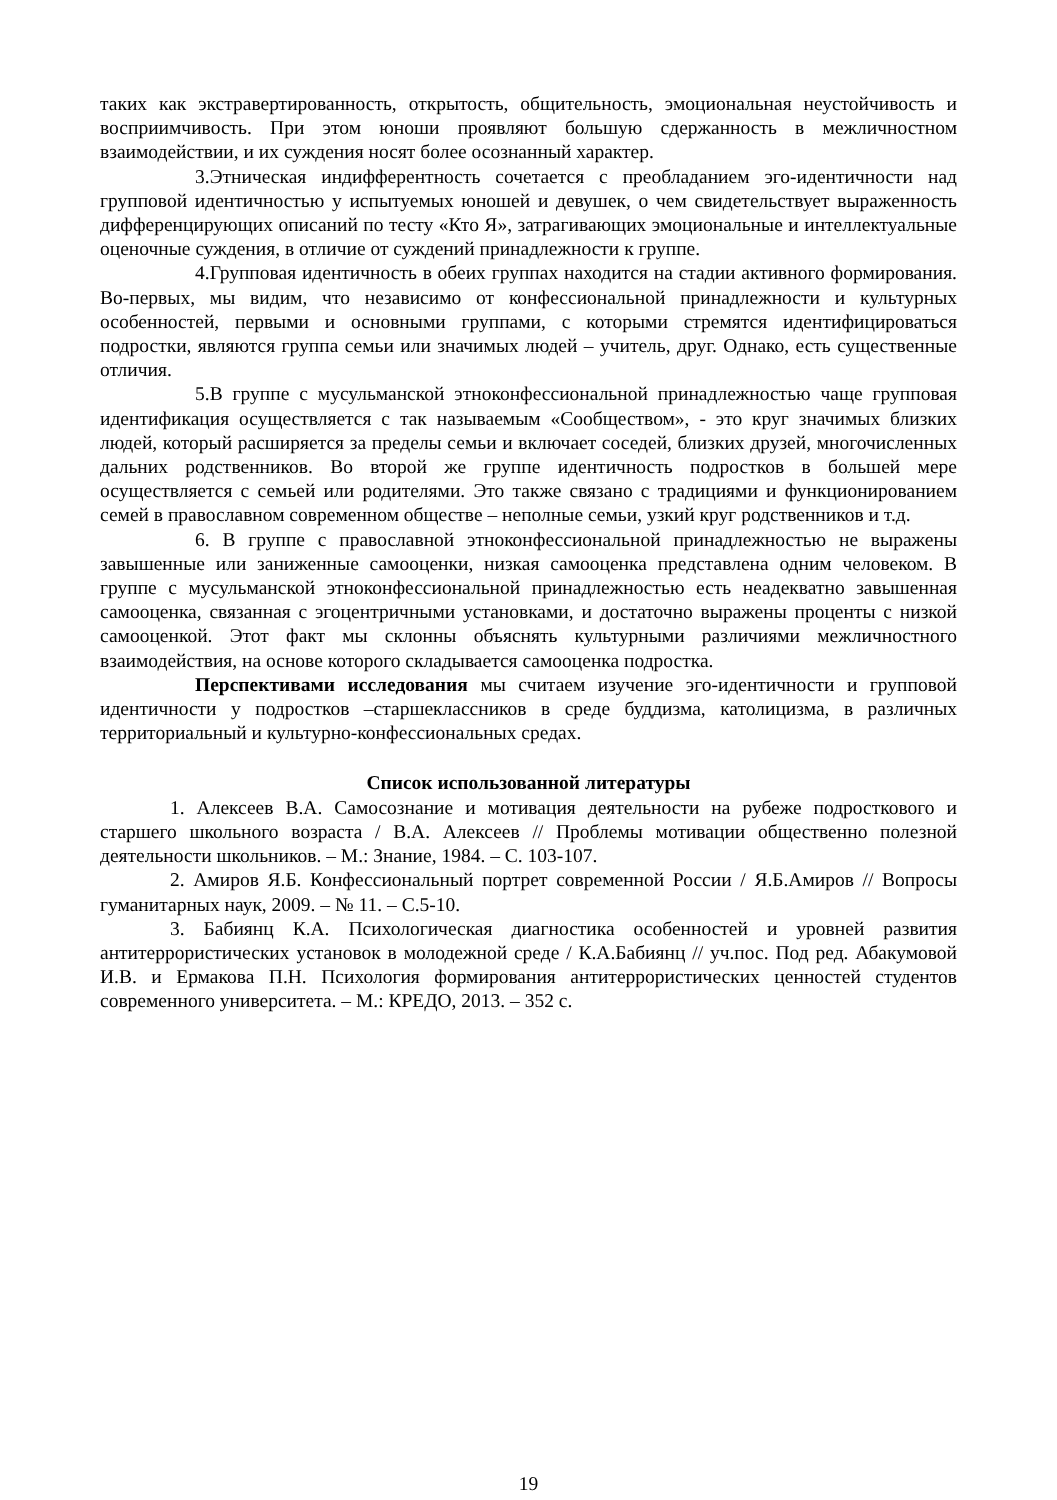таких как экстравертированность, открытость, общительность, эмоциональная неустойчивость и восприимчивость. При этом юноши проявляют большую сдержанность в межличностном взаимодействии, и их суждения носят более осознанный характер.
3.Этническая индифферентность сочетается с преобладанием эго-идентичности над групповой идентичностью у испытуемых юношей и девушек, о чем свидетельствует выраженность дифференцирующих описаний по тесту «Кто Я», затрагивающих эмоциональные и интеллектуальные оценочные суждения, в отличие от суждений принадлежности к группе.
4.Групповая идентичность в обеих группах находится на стадии активного формирования. Во-первых, мы видим, что независимо от конфессиональной принадлежности и культурных особенностей, первыми и основными группами, с которыми стремятся идентифицироваться подростки, являются группа семьи или значимых людей – учитель, друг. Однако, есть существенные отличия.
5.В группе с мусульманской этноконфессиональной принадлежностью чаще групповая идентификация осуществляется с так называемым «Сообществом», - это круг значимых близких людей, который расширяется за пределы семьи и включает соседей, близких друзей, многочисленных дальних родственников. Во второй же группе идентичность подростков в большей мере осуществляется с семьей или родителями. Это также связано с традициями и функционированием семей в православном современном обществе – неполные семьи, узкий круг родственников и т.д.
6. В группе с православной этноконфессиональной принадлежностью не выражены завышенные или заниженные самооценки, низкая самооценка представлена одним человеком. В группе с мусульманской этноконфессиональной принадлежностью есть неадекватно завышенная самооценка, связанная с эгоцентричными установками, и достаточно выражены проценты с низкой самооценкой. Этот факт мы склонны объяснять культурными различиями межличностного взаимодействия, на основе которого складывается самооценка подростка.
Перспективами исследования мы считаем изучение эго-идентичности и групповой идентичности у подростков –старшеклассников в среде буддизма, католицизма, в различных территориальный и культурно-конфессиональных средах.
Список использованной литературы
1. Алексеев В.А. Самосознание и мотивация деятельности на рубеже подросткового и старшего школьного возраста / В.А. Алексеев // Проблемы мотивации общественно полезной деятельности школьников. – М.: Знание, 1984. – С. 103-107.
2. Амиров Я.Б. Конфессиональный портрет современной России / Я.Б.Амиров // Вопросы гуманитарных наук, 2009. – № 11. – С.5-10.
3. Бабиянц К.А. Психологическая диагностика особенностей и уровней развития антитеррористических установок в молодежной среде / К.А.Бабиянц // уч.пос. Под ред. Абакумовой И.В. и Ермакова П.Н. Психология формирования антитеррористических ценностей студентов современного университета. – М.: КРЕДО, 2013. – 352 с.
19